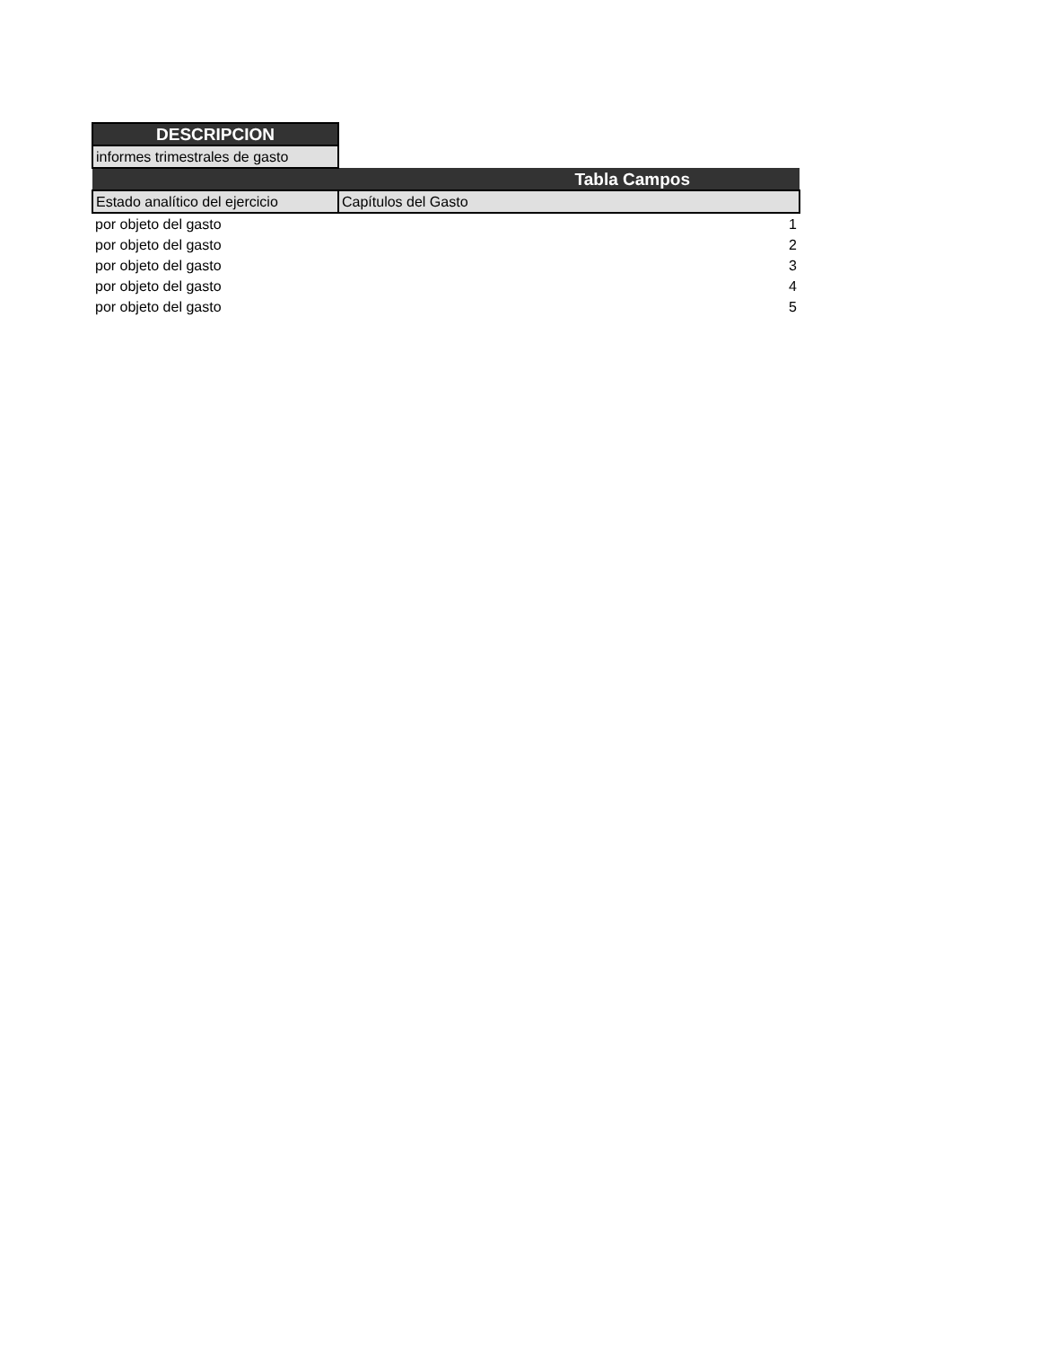| DESCRIPCION | |
| informes trimestrales de gasto | |
| Tabla Campos | |
| Estado analítico del ejercicio | Capítulos del Gasto |
| por objeto del gasto | 1 |
| por objeto del gasto | 2 |
| por objeto del gasto | 3 |
| por objeto del gasto | 4 |
| por objeto del gasto | 5 |